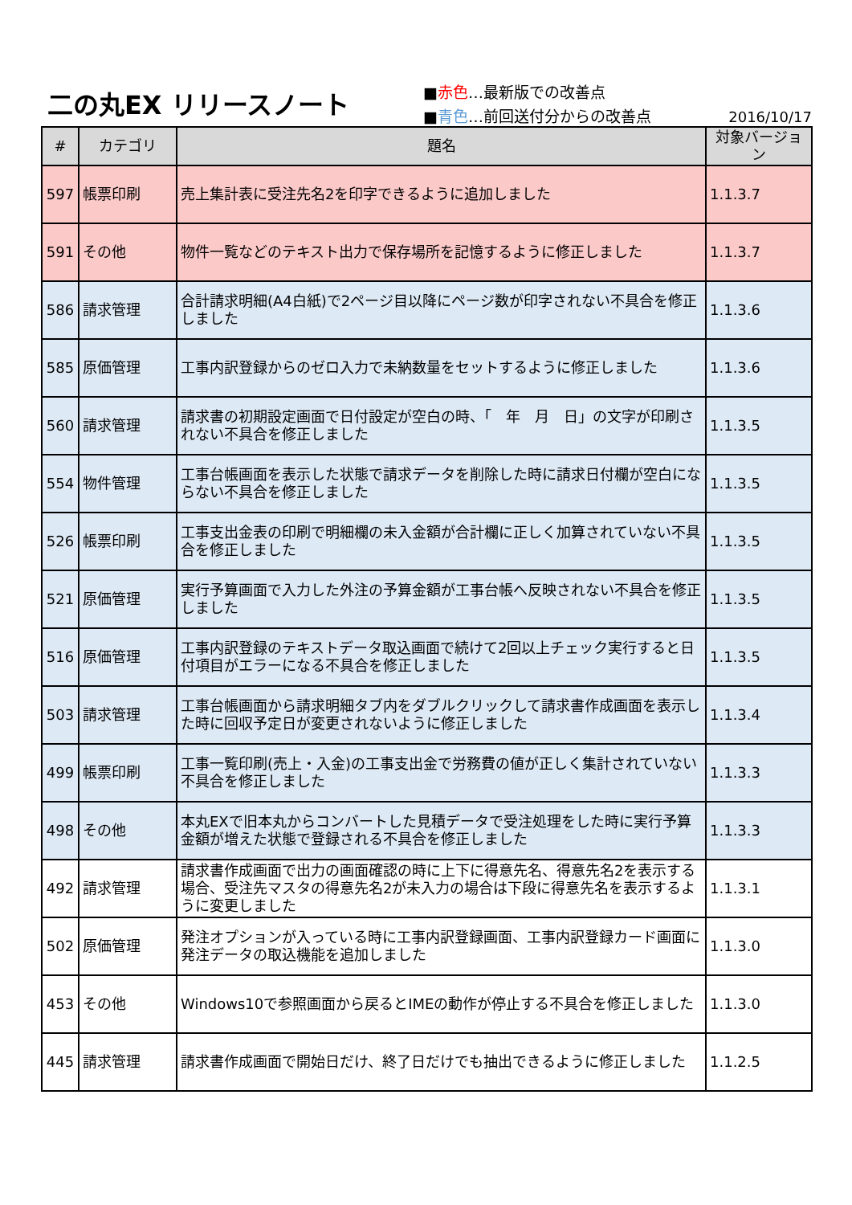二の丸EX リリースノート
■赤色…最新版での改善点
■青色…前回送付分からの改善点
2016/10/17
| # | カテゴリ | 題名 | 対象バージョン |
| --- | --- | --- | --- |
| 597 | 帳票印刷 | 売上集計表に受注先名2を印字できるように追加しました | 1.1.3.7 |
| 591 | その他 | 物件一覧などのテキスト出力で保存場所を記憶するように修正しました | 1.1.3.7 |
| 586 | 請求管理 | 合計請求明細(A4白紙)で2ページ目以降にページ数が印字されない不具合を修正しました | 1.1.3.6 |
| 585 | 原価管理 | 工事内訳登録からのゼロ入力で未納数量をセットするように修正しました | 1.1.3.6 |
| 560 | 請求管理 | 請求書の初期設定画面で日付設定が空白の時、「 年 月 日」の文字が印刷されない不具合を修正しました | 1.1.3.5 |
| 554 | 物件管理 | 工事台帳画面を表示した状態で請求データを削除した時に請求日付欄が空白にならない不具合を修正しました | 1.1.3.5 |
| 526 | 帳票印刷 | 工事支出金表の印刷で明細欄の未入金額が合計欄に正しく加算されていない不具合を修正しました | 1.1.3.5 |
| 521 | 原価管理 | 実行予算画面で入力した外注の予算金額が工事台帳へ反映されない不具合を修正しました | 1.1.3.5 |
| 516 | 原価管理 | 工事内訳登録のテキストデータ取込画面で続けて2回以上チェック実行すると日付項目がエラーになる不具合を修正しました | 1.1.3.5 |
| 503 | 請求管理 | 工事台帳画面から請求明細タブ内をダブルクリックして請求書作成画面を表示した時に回収予定日が変更されないように修正しました | 1.1.3.4 |
| 499 | 帳票印刷 | 工事一覧印刷(売上・入金)の工事支出金で労務費の値が正しく集計されていない不具合を修正しました | 1.1.3.3 |
| 498 | その他 | 本丸EXで旧本丸からコンバートした見積データで受注処理をした時に実行予算金額が増えた状態で登録される不具合を修正しました | 1.1.3.3 |
| 492 | 請求管理 | 請求書作成画面で出力の画面確認の時に上下に得意先名、得意先名2を表示する場合、受注先マスタの得意先名2が未入力の場合は下段に得意先名を表示するように変更しました | 1.1.3.1 |
| 502 | 原価管理 | 発注オプションが入っている時に工事内訳登録画面、工事内訳登録カード画面に発注データの取込機能を追加しました | 1.1.3.0 |
| 453 | その他 | Windows10で参照画面から戻るとIMEの動作が停止する不具合を修正しました | 1.1.3.0 |
| 445 | 請求管理 | 請求書作成画面で開始日だけ、終了日だけでも抽出できるように修正しました | 1.1.2.5 |